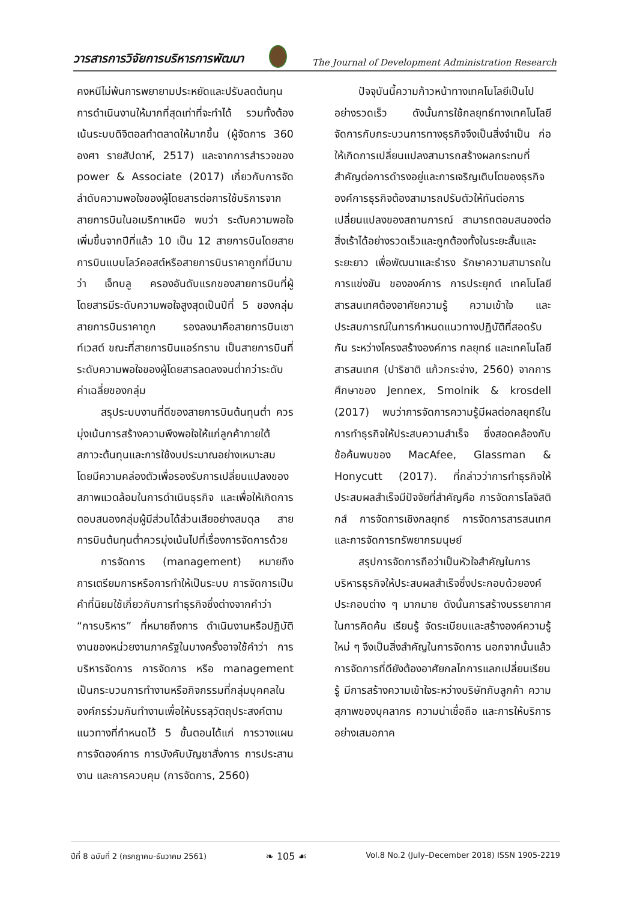วารสารการวิจัยการบริหารการพัฒนา The Journal of Development Administration Research
คงหนีไม่พ้นการพยายามประหยัดและปรับลดต้นทุนการดำเนินงานให้มากที่สุดเท่าที่จะทำได้ รวมทั้งต้องเน้นระบบดิจิตอลทำตลาดให้มากขึ้น (ผู้จัดการ 360 องศา รายสัปดาห์, 2517) และจากการสำรวจของ power & Associate (2017) เกี่ยวกับการจัดลำดับความพอใจของผู้โดยสารต่อการใช้บริการจากสายการบินในอเมริกาเหนือ พบว่า ระดับความพอใจเพิ่มขึ้นจากปีที่แล้ว 10 เป็น 12 สายการบินโดยสายการบินแบบโลว์คอสต์หรือสายการบินราคาถูกที่มีนามว่า เจ็ทบลู ครองอันดับแรกของสายการบินที่ผู้โดยสารมีระดับความพอใจสูงสุดเป็นปีที่ 5 ของกลุ่มสายการบินราคาถูก รองลงมาคือสายการบินเซาท์เวสต์ ขณะที่สายการบินแอร์ทราน เป็นสายการบินที่ระดับความพอใจของผู้โดยสารลดลงจนต่ำกว่าระดับค่าเฉลี่ยของกลุ่ม
สรุประบบงานที่ดีของสายการบินต้นทุนต่ำ ควรมุ่งเน้นการสร้างความพึงพอใจให้แก่ลูกค้าภายใต้สภาวะต้นทุนและการใช้งบประมาณอย่างเหมาะสม โดยมีความคล่องตัวเพื่อรองรับการเปลี่ยนแปลงของสภาพแวดล้อมในการดำเนินธุรกิจ และเพื่อให้เกิดการตอบสนองกลุ่มผู้มีส่วนได้ส่วนเสียอย่างสมดุล สายการบินต้นทุนต่ำควรมุ่งเน้นไปที่เรื่องการจัดการด้วย
การจัดการ (management) หมายถึง การเตรียมการหรือการทำให้เป็นระบบ การจัดการเป็นคำที่นิยมใช้เกี่ยวกับการทำธุรกิจซึ่งต่างจากคำว่า “การบริหาร” ที่หมายถึงการ ดำเนินงานหรือปฏิบัติงานของหน่วยงานภาครัฐในบางครั้งอาจใช้คำว่า การบริหารจัดการ การจัดการ หรือ management เป็นกระบวนการทำงานหรือกิจกรรมที่กลุ่มบุคคลในองค์กรร่วมกันทำงานเพื่อให้บรรลุวัตถุประสงค์ตามแนวทางที่กำหนดไว้ 5 ขั้นตอนได้แก่ การวางแผน การจัดองค์การ การบังคับบัญชาสั่งการ การประสานงาน และการควบคุม (การจัดการ, 2560)
ปัจจุบันนี้ความก้าวหน้าทางเทคโนโลยีเป็นไปอย่างรวดเร็ว ดังนั้นการใช้กลยุทธ์ทางเทคโนโลยีจัดการกับกระบวนการทางธุรกิจจึงเป็นสิ่งจำเป็น ก่อให้เกิดการเปลี่ยนแปลงสามารถสร้างผลกระทบที่สำคัญต่อการดำรงอยู่และการเจริญเติบโตของธุรกิจ องค์การธุรกิจต้องสามารถปรับตัวให้ทันต่อการเปลี่ยนแปลงของสถานการณ์ สามารถตอบสนองต่อสิ่งเร้าได้อย่างรวดเร็วและถูกต้องทั้งในระยะสั้นและระยะยาว เพื่อพัฒนาและธำรง รักษาความสามารถในการแข่งขัน ขององค์การ การประยุกต์ เทคโนโลยีสารสนเทศต้องอาศัยความรู้ ความเข้าใจ และประสบการณ์ในการกำหนดแนวทางปฏิบัติที่สอดรับกัน ระหว่างโครงสร้างองค์การ กลยุทธ์ และเทคโนโลยีสารสนเทศ (ปาริชาติ แก้วกระจ่าง, 2560) จากการศึกษาของ Jennex, Smolnik & krosdell (2017) พบว่าการจัดการความรู้มีผลต่อกลยุทธ์ในการทำธุรกิจให้ประสบความสำเร็จ ซึ่งสอดคล้องกับข้อค้นพบของ MacAfee, Glassman & Honycutt (2017). ที่กล่าวว่าการทำธุรกิจให้ประสบผลสำเร็จมีปัจจัยที่สำคัญคือ การจัดการโลจิสติกส์ การจัดการเชิงกลยุทธ์ การจัดการสารสนเทศ และการจัดการทรัพยากรมนุษย์
สรุปการจัดการถือว่าเป็นหัวใจสำคัญในการบริหารธุรกิจให้ประสบผลสำเร็จซึ่งประกอบด้วยองค์ประกอบต่าง ๆ มากมาย ดังนั้นการสร้างบรรยากาศในการคิดค้น เรียนรู้ จัดระเบียบและสร้างองค์ความรู้ใหม่ ๆ จึงเป็นสิ่งสำคัญในการจัดการ นอกจากนั้นแล้วการจัดการที่ดียังต้องอาศัยกลไกการแลกเปลี่ยนเรียนรู้ มีการสร้างความเข้าใจระหว่างบริษัทกับลูกค้า ความสุภาพของบุคลากร ความน่าเชื่อถือ และการให้บริการอย่างเสมอภาค
ปีที่ 8 ฉบับที่ 2 (กรกฎาคม-ธันวาคม 2561) ❧ 105 ☙ Vol.8 No.2 (July–December 2018) ISSN 1905-2219